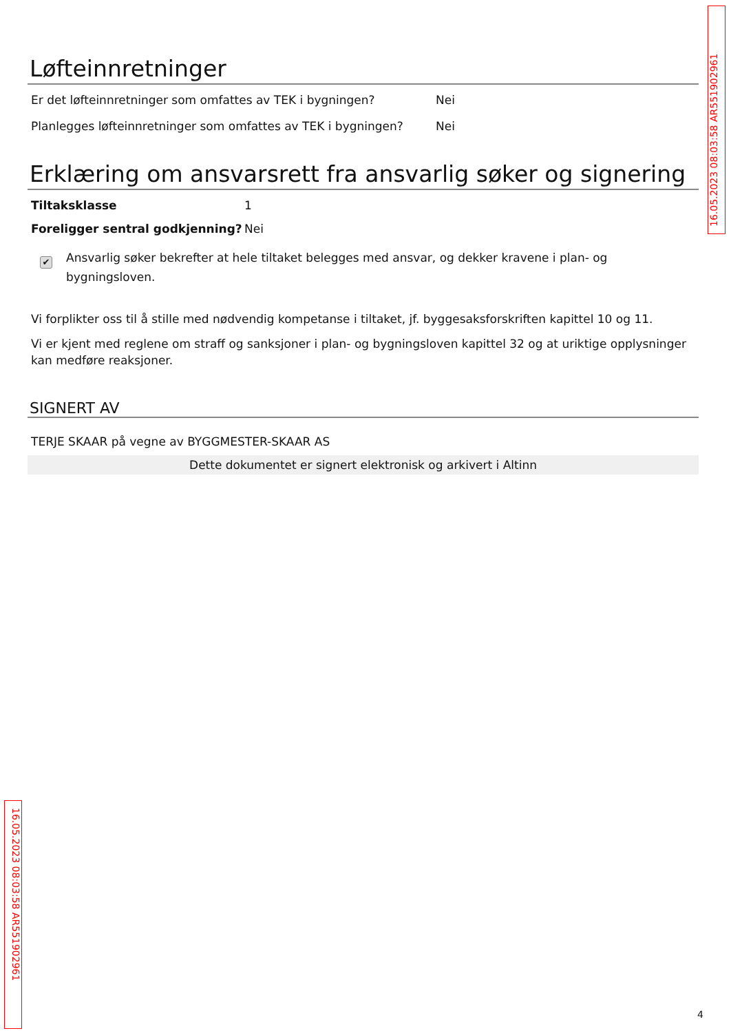16.05.2023 08:03:58 AR551902961
Løfteinnretninger
Er det løfteinnretninger som omfattes av TEK i bygningen? Nei
Planlegges løfteinnretninger som omfattes av TEK i bygningen? Nei
Erklæring om ansvarsrett fra ansvarlig søker og signering
Tiltaksklasse 1
Foreligger sentral godkjenning? Nei
✔
Ansvarlig søker bekrefter at hele tiltaket belegges med ansvar, og dekker kravene i plan- og bygningsloven.
Vi forplikter oss til å stille med nødvendig kompetanse i tiltaket, jf. byggesaksforskriften kapittel 10 og 11.
Vi er kjent med reglene om straff og sanksjoner i plan- og bygningsloven kapittel 32 og at uriktige opplysninger kan medføre reaksjoner.
SIGNERT AV
TERJE SKAAR på vegne av BYGGMESTER-SKAAR AS
Dette dokumentet er signert elektronisk og arkivert i Altinn
16.05.2023 08:03:58 AR551902961
4